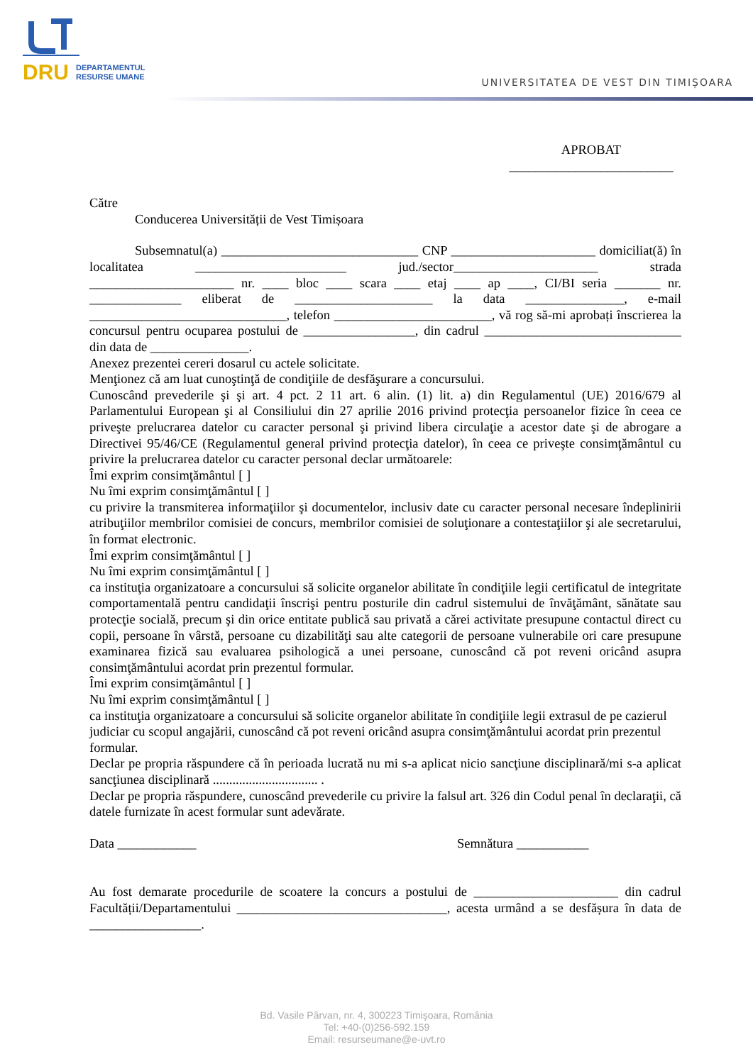DRU DEPARTAMENTUL
RESURSE UMANE
UNIVERSITATEA DE VEST DIN TIMIȘOARA
APROBAT
_________________________
Către
Conducerea Universității de Vest Timișoara
Subsemnatul(a) ______________________________ CNP ______________________ domiciliat(ă) în localitatea _______________________ jud./sector______________________ strada ______________________ nr. ____ bloc ____ scara ____ etaj ____ ap ____, CI/BI seria _______ nr. ______________ eliberat de _____________________ la data _______________, e-mail ______________________________, telefon ________________________, vă rog să-mi aprobați înscrierea la concursul pentru ocuparea postului de _________________, din cadrul ______________________________ din data de _______________.
Anexez prezentei cereri dosarul cu actele solicitate.
Menţionez că am luat cunoştinţă de condiţiile de desfăşurare a concursului.
Cunoscând prevederile şi şi art. 4 pct. 2 11 art. 6 alin. (1) lit. a) din Regulamentul (UE) 2016/679 al Parlamentului European şi al Consiliului din 27 aprilie 2016 privind protecţia persoanelor fizice în ceea ce priveşte prelucrarea datelor cu caracter personal şi privind libera circulaţie a acestor date şi de abrogare a Directivei 95/46/CE (Regulamentul general privind protecţia datelor), în ceea ce priveşte consimţământul cu privire la prelucrarea datelor cu caracter personal declar următoarele:
Îmi exprim consimţământul [ ]
Nu îmi exprim consimţământul [ ]
cu privire la transmiterea informaţiilor şi documentelor, inclusiv date cu caracter personal necesare îndeplinirii atribuţiilor membrilor comisiei de concurs, membrilor comisiei de soluţionare a contestaţiilor şi ale secretarului, în format electronic.
Îmi exprim consimţământul [ ]
Nu îmi exprim consimţământul [ ]
ca instituţia organizatoare a concursului să solicite organelor abilitate în condiţiile legii certificatul de integritate comportamentală pentru candidaţii înscrişi pentru posturile din cadrul sistemului de învăţământ, sănătate sau protecţie socială, precum şi din orice entitate publică sau privată a cărei activitate presupune contactul direct cu copii, persoane în vârstă, persoane cu dizabilităţi sau alte categorii de persoane vulnerabile ori care presupune examinarea fizică sau evaluarea psihologică a unei persoane, cunoscând că pot reveni oricând asupra consimţământului acordat prin prezentul formular.
Îmi exprim consimţământul [ ]
Nu îmi exprim consimţământul [ ]
ca instituţia organizatoare a concursului să solicite organelor abilitate în condiţiile legii extrasul de pe cazierul
judiciar cu scopul angajării, cunoscând că pot reveni oricând asupra consimţământului acordat prin prezentul
formular.
Declar pe propria răspundere că în perioada lucrată nu mi s-a aplicat nicio sancţiune disciplinară/mi s-a aplicat sancţiunea disciplinară ................................ .
Declar pe propria răspundere, cunoscând prevederile cu privire la falsul art. 326 din Codul penal în declaraţii, că datele furnizate în acest formular sunt adevărate.
Data ____________ Semnătura ___________
Au fost demarate procedurile de scoatere la concurs a postului de ______________________ din cadrul Facultății/Departamentului ________________________________, acesta urmând a se desfășura în data de _________________.
Bd. Vasile Pârvan, nr. 4, 300223 Timişoara, România
Tel: +40-(0)256-592.159
Email: resurseumane@e-uvt.ro